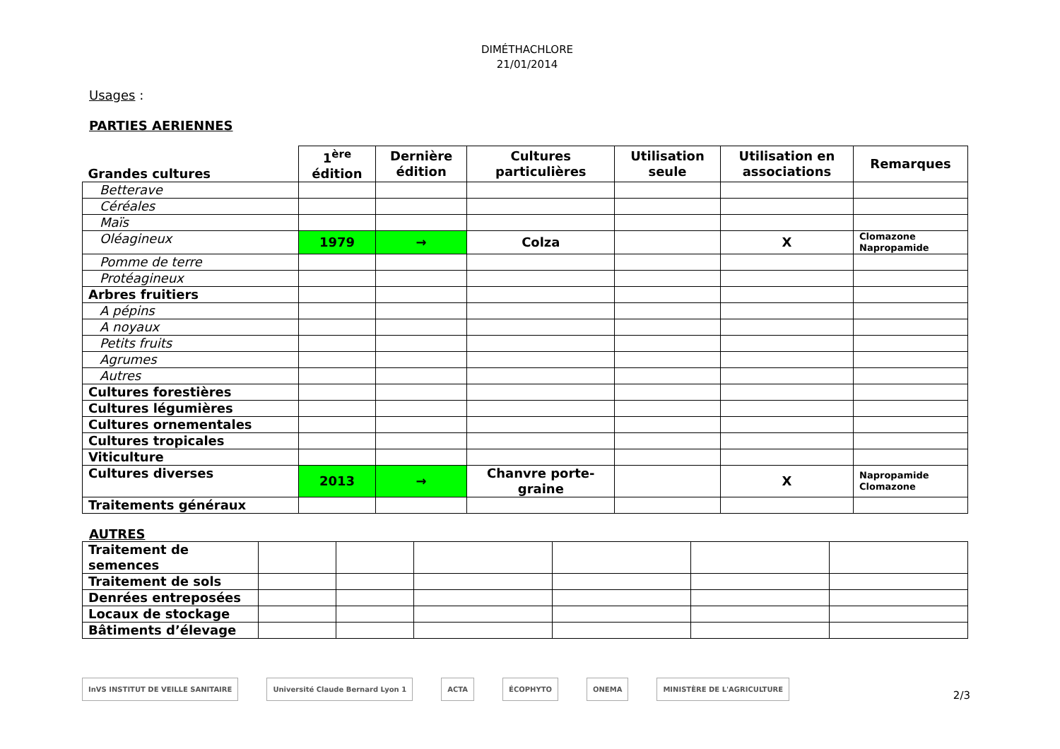DIMÉTHACHLORE
21/01/2014
Usages :
PARTIES AERIENNES
| Grandes cultures | 1<sup>ère</sup> édition | Dernière édition | Cultures particulières | Utilisation seule | Utilisation en associations | Remarques |
| --- | --- | --- | --- | --- | --- | --- |
| Betterave | | | | | | |
| Céréales | | | | | | |
| Maïs | | | | | | |
| Oléagineux | 1979 | → | Colza | | X | Clomazone Napropamide |
| Pomme de terre | | | | | | |
| Protéagineux | | | | | | |
| Arbres fruitiers | | | | | | |
| A pépins | | | | | | |
| A noyaux | | | | | | |
| Petits fruits | | | | | | |
| Agrumes | | | | | | |
| Autres | | | | | | |
| Cultures forestières | | | | | | |
| Cultures légumières | | | | | | |
| Cultures ornementales | | | | | | |
| Cultures tropicales | | | | | | |
| Viticulture | | | | | | |
| Cultures diverses | 2013 | → | Chanvre porte- graine | | X | Napropamide Clomazone |
| Traitements généraux | | | | | | |
AUTRES
| Traitement de semences | | | | | | |
| Traitement de sols | | | | | | |
| Denrées entreposées | | | | | | |
| Locaux de stockage | | | | | | |
| Bâtiments d’élevage | | | | | | |
InVS INSTITUT DE VEILLE SANITAIRE
Université Claude Bernard Lyon 1
ACTA ÉCOPHYTO ONEMA MINISTÈRE DE L'AGRICULTURE
2/3